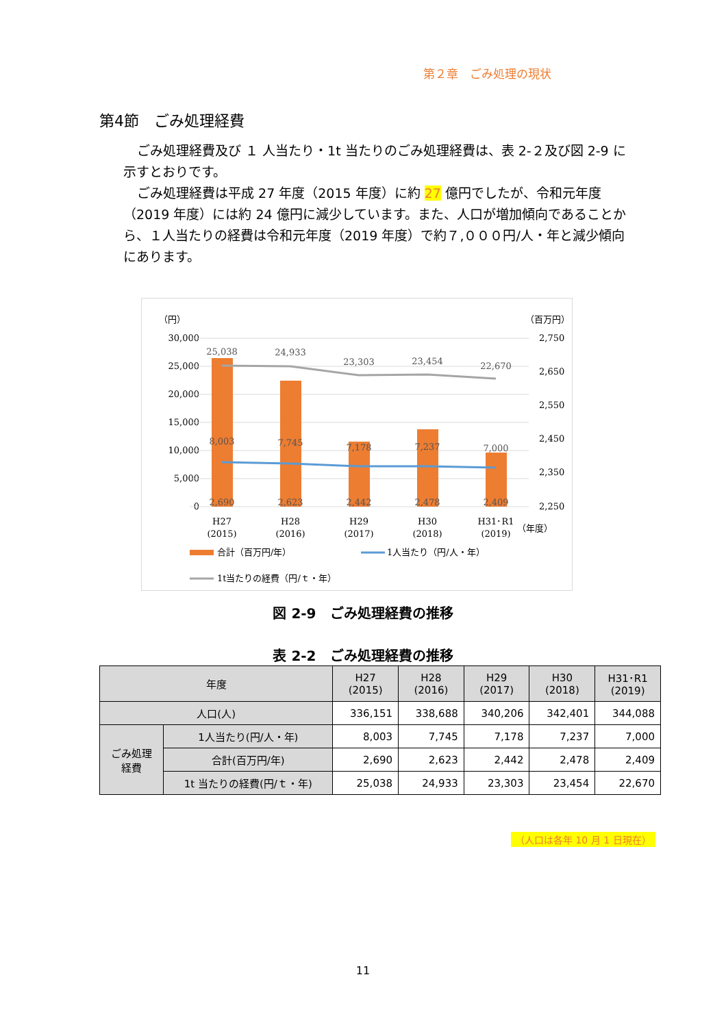第２章　ごみ処理の現状
第4節　ごみ処理経費
ごみ処理経費及び １ 人当たり・1t 当たりのごみ処理経費は、表 2-２及び図 2-9 に示すとおりです。
ごみ処理経費は平成 27 年度（2015 年度）に約 27 億円でしたが、令和元年度（2019 年度）には約 24 億円に減少しています。また、人口が増加傾向であることから、１人当たりの経費は令和元年度（2019 年度）で約７,０００円/人・年と減少傾向にあります。
（円）
（百万円）
30,000
25,000
20,000
15,000
10,000
5,000
0
2,750
2,650
2,550
2,450
2,350
2,250
25,038
24,933
23,303
23,454
22,670
8,003
7,745
7,178
7,237
7,000
2,690
2,623
2,442
2,478
2,409
H27
(2015)
H28
(2016)
H29
(2017)
H30
(2018)
H31･R1
(2019)
（年度）
合計（百万円/年）
1人当たり（円/人・年）
1t当たりの経費（円/ｔ・年）
図 2-9　ごみ処理経費の推移
表 2-2　ごみ処理経費の推移
| 年度 | | H27 (2015) | H28 (2016) | H29 (2017) | H30 (2018) | H31･R1 (2019) |
| --- | --- | --- | --- | --- | --- | --- |
| 人口(人) | | 336,151 | 338,688 | 340,206 | 342,401 | 344,088 |
| ごみ処理 経費 | 1人当たり(円/人・年) | 8,003 | 7,745 | 7,178 | 7,237 | 7,000 |
| | 合計(百万円/年) | 2,690 | 2,623 | 2,442 | 2,478 | 2,409 |
| | 1t 当たりの経費(円/ｔ・年) | 25,038 | 24,933 | 23,303 | 23,454 | 22,670 |
（人口は各年 10 月 1 日現在）
11